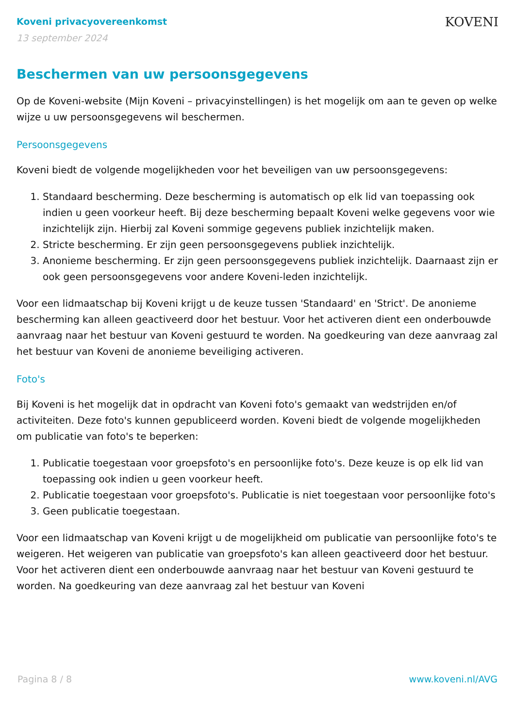Koveni privacyovereenkomst
13 september 2024
KOVENI
Beschermen van uw persoonsgegevens
Op de Koveni-website (Mijn Koveni – privacyinstellingen) is het mogelijk om aan te geven op welke wijze u uw persoonsgegevens wil beschermen.
Persoonsgegevens
Koveni biedt de volgende mogelijkheden voor het beveiligen van uw persoonsgegevens:
1. Standaard bescherming. Deze bescherming is automatisch op elk lid van toepassing ook indien u geen voorkeur heeft. Bij deze bescherming bepaalt Koveni welke gegevens voor wie inzichtelijk zijn. Hierbij zal Koveni sommige gegevens publiek inzichtelijk maken.
2. Stricte bescherming. Er zijn geen persoonsgegevens publiek inzichtelijk.
3. Anonieme bescherming. Er zijn geen persoonsgegevens publiek inzichtelijk. Daarnaast zijn er ook geen persoonsgegevens voor andere Koveni-leden inzichtelijk.
Voor een lidmaatschap bij Koveni krijgt u de keuze tussen 'Standaard' en 'Strict'. De anonieme bescherming kan alleen geactiveerd door het bestuur. Voor het activeren dient een onderbouwde aanvraag naar het bestuur van Koveni gestuurd te worden. Na goedkeuring van deze aanvraag zal het bestuur van Koveni de anonieme beveiliging activeren.
Foto's
Bij Koveni is het mogelijk dat in opdracht van Koveni foto's gemaakt van wedstrijden en/of activiteiten. Deze foto's kunnen gepubliceerd worden. Koveni biedt de volgende mogelijkheden om publicatie van foto's te beperken:
1. Publicatie toegestaan voor groepsfoto's en persoonlijke foto's. Deze keuze is op elk lid van toepassing ook indien u geen voorkeur heeft.
2. Publicatie toegestaan voor groepsfoto's. Publicatie is niet toegestaan voor persoonlijke foto's
3. Geen publicatie toegestaan.
Voor een lidmaatschap van Koveni krijgt u de mogelijkheid om publicatie van persoonlijke foto's te weigeren. Het weigeren van publicatie van groepsfoto's kan alleen geactiveerd door het bestuur. Voor het activeren dient een onderbouwde aanvraag naar het bestuur van Koveni gestuurd te worden. Na goedkeuring van deze aanvraag zal het bestuur van Koveni
Pagina 8 / 8 www.koveni.nl/AVG